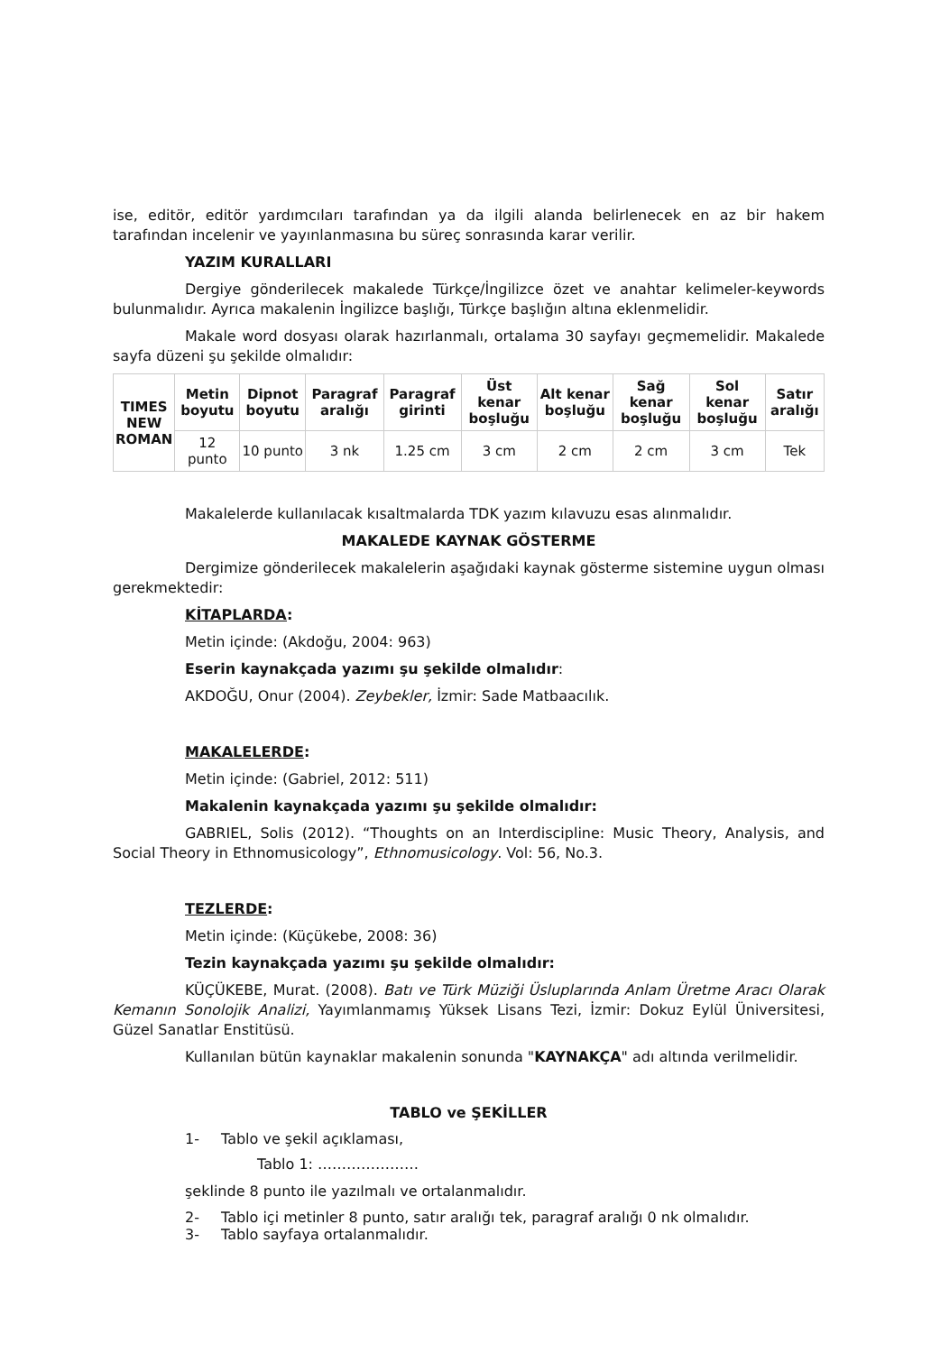ise, editör, editör yardımcıları tarafından ya da ilgili alanda belirlenecek en az bir hakem tarafından incelenir ve yayınlanmasına bu süreç sonrasında karar verilir.
YAZIM KURALLARI
Dergiye gönderilecek makalede Türkçe/İngilizce özet ve anahtar kelimeler-keywords bulunmalıdır. Ayrıca makalenin İngilizce başlığı, Türkçe başlığın altına eklenmelidir.
Makale word dosyası olarak hazırlanmalı, ortalama 30 sayfayı geçmemelidir. Makalede sayfa düzeni şu şekilde olmalıdır:
| TIMES NEW ROMAN | Metin boyutu | Dipnot boyutu | Paragraf aralığı | Paragraf girinti | Üst kenar boşluğu | Alt kenar boşluğu | Sağ kenar boşluğu | Sol kenar boşluğu | Satır aralığı |
| --- | --- | --- | --- | --- | --- | --- | --- | --- | --- |
| | 12 punto | 10 punto | 3 nk | 1.25 cm | 3 cm | 2 cm | 2 cm | 3 cm | Tek |
Makalelerde kullanılacak kısaltmalarda TDK yazım kılavuzu esas alınmalıdır.
MAKALEDE KAYNAK GÖSTERME
Dergimize gönderilecek makalelerin aşağıdaki kaynak gösterme sistemine uygun olması gerekmektedir:
KİTAPLARDA:
Metin içinde: (Akdoğu, 2004: 963)
Eserin kaynakçada yazımı şu şekilde olmalıdır:
AKDOĞU, Onur (2004). Zeybekler, İzmir: Sade Matbaacılık.
MAKALELERDE:
Metin içinde: (Gabriel, 2012: 511)
Makalenin kaynakçada yazımı şu şekilde olmalıdır:
GABRIEL, Solis (2012). “Thoughts on an Interdiscipline: Music Theory, Analysis, and Social Theory in Ethnomusicology”, Ethnomusicology. Vol: 56, No.3.
TEZLERDE:
Metin içinde: (Küçükebe, 2008: 36)
Tezin kaynakçada yazımı şu şekilde olmalıdır:
KÜÇÜKEBE, Murat. (2008). Batı ve Türk Müziği Üsluplarında Anlam Üretme Aracı Olarak Kemanın Sonolojik Analizi, Yayımlanmamış Yüksek Lisans Tezi, İzmir: Dokuz Eylül Üniversitesi, Güzel Sanatlar Enstitüsü.
Kullanılan bütün kaynaklar makalenin sonunda "KAYNAKÇA" adı altında verilmelidir.
TABLO ve ŞEKİLLER
1- Tablo ve şekil açıklaması,
Tablo 1: …………………
şeklinde 8 punto ile yazılmalı ve ortalanmalıdır.
2- Tablo içi metinler 8 punto, satır aralığı tek, paragraf aralığı 0 nk olmalıdır.
3- Tablo sayfaya ortalanmalıdır.